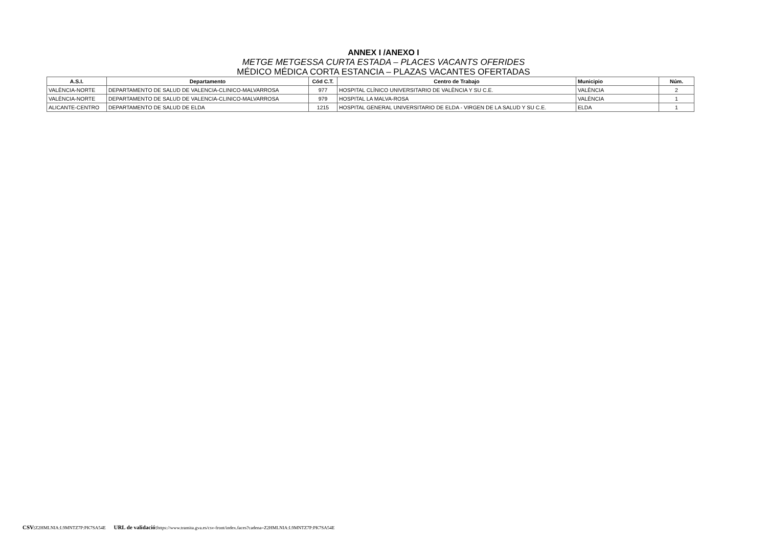ANNEX I /ANEXO I
METGE METGESSA CURTA ESTADA – PLACES VACANTS OFERIDES
MÉDICO MÉDICA CORTA ESTANCIA – PLAZAS VACANTES OFERTADAS
| A.S.I. | Departamento | Cód C.T. | Centro de Trabajo | Municipio | Núm. |
| --- | --- | --- | --- | --- | --- |
| VALÈNCIA-NORTE | DEPARTAMENTO DE SALUD DE VALENCIA-CLINICO-MALVARROSA | 977 | HOSPITAL CLÍNICO UNIVERSITARIO DE VALÈNCIA Y SU C.E. | VALÈNCIA | 2 |
| VALÈNCIA-NORTE | DEPARTAMENTO DE SALUD DE VALENCIA-CLINICO-MALVARROSA | 979 | HOSPITAL LA MALVA-ROSA | VALÈNCIA | 1 |
| ALICANTE-CENTRO | DEPARTAMENTO DE SALUD DE ELDA | 1215 | HOSPITAL GENERAL UNIVERSITARIO DE ELDA - VIRGEN DE LA SALUD Y SU C.E. | ELDA | 1 |
CSV: Z2HMLNIA:L9MNTZ7P:PK7SA54E URL de validació: https://www.tramita.gva.es/csv-front/index.faces?cadena=Z2HMLNIA:L9MNTZ7P:PK7SA54E